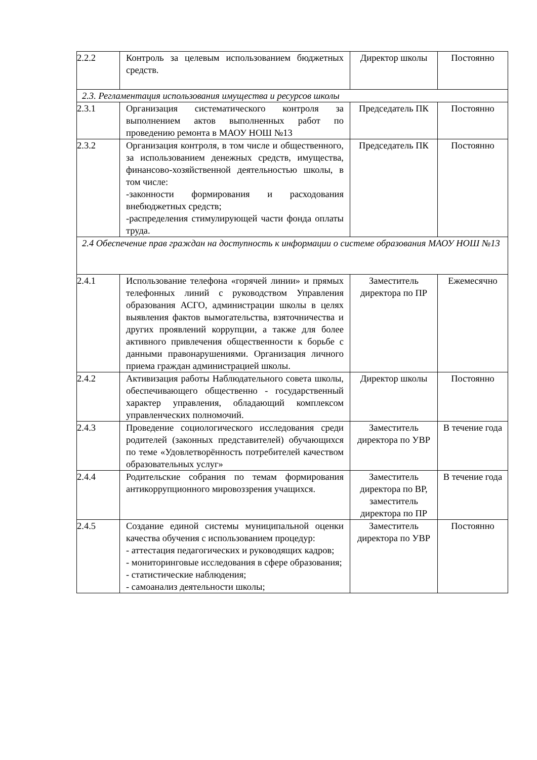| 2.2.2 | Контроль за целевым использованием бюджетных средств. | Директор школы | Постоянно |
| 2.3. Регламентация использования имущества и ресурсов школы | | | |
| 2.3.1 | Организация систематического контроля за выполнением актов выполненных работ по проведению ремонта в МАОУ НОШ №13 | Председатель ПК | Постоянно |
| 2.3.2 | Организация контроля, в том числе и общественного, за использованием денежных средств, имущества, финансово-хозяйственной деятельностью школы, в том числе: -законности формирования и расходования внебюджетных средств; -распределения стимулирующей части фонда оплаты труда. | Председатель ПК | Постоянно |
| 2.4 Обеспечение прав граждан на доступность к информации о системе образования МАОУ НОШ №13 | | | |
| 2.4.1 | Использование телефона «горячей линии» и прямых телефонных линий с руководством Управления образования АСГО, администрации школы в целях выявления фактов вымогательства, взяточничества и других проявлений коррупции, а также для более активного привлечения общественности к борьбе с данными правонарушениями. Организация личного приема граждан администрацией школы. | Заместитель директора по ПР | Ежемесячно |
| 2.4.2 | Активизация работы Наблюдательного совета школы, обеспечивающего общественно - государственный характер управления, обладающий комплексом управленческих полномочий. | Директор школы | Постоянно |
| 2.4.3 | Проведение социологического исследования среди родителей (законных представителей) обучающихся по теме «Удовлетворённость потребителей качеством образовательных услуг» | Заместитель директора по УВР | В течение года |
| 2.4.4 | Родительские собрания по темам формирования антикоррупционного мировоззрения учащихся. | Заместитель директора по ВР, заместитель директора по ПР | В течение года |
| 2.4.5 | Создание единой системы муниципальной оценки качества обучения с использованием процедур: - аттестация педагогических и руководящих кадров; - мониторинговые исследования в сфере образования; - статистические наблюдения; - самоанализ деятельности школы; | Заместитель директора по УВР | Постоянно |